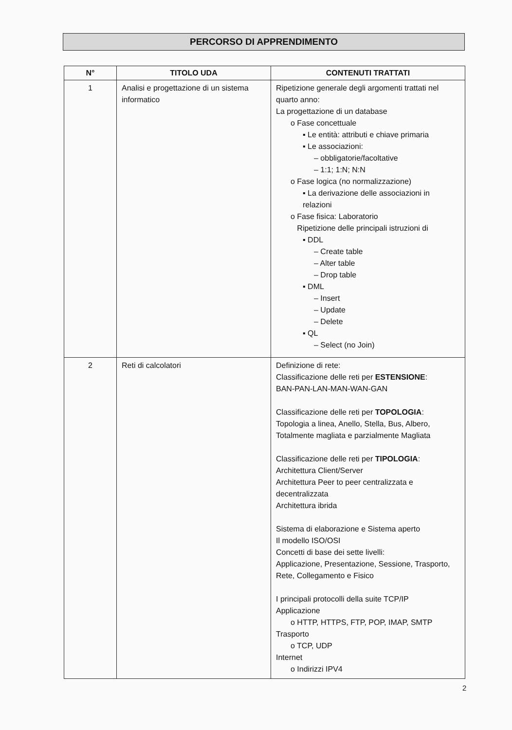PERCORSO DI APPRENDIMENTO
| N° | TITOLO UDA | CONTENUTI TRATTATI |
| --- | --- | --- |
| 1 | Analisi e progettazione di un sistema informatico | Ripetizione generale degli argomenti trattati nel quarto anno: La progettazione di un database o Fase concettuale ▪ Le entità: attributi e chiave primaria ▪ Le associazioni: – obbligatorie/facoltative – 1:1; 1:N; N:N o Fase logica (no normalizzazione) ▪ La derivazione delle associazioni in relazioni o Fase fisica: Laboratorio Ripetizione delle principali istruzioni di ▪ DDL – Create table – Alter table – Drop table ▪ DML – Insert – Update – Delete ▪ QL – Select (no Join) |
| 2 | Reti di calcolatori | Definizione di rete: Classificazione delle reti per ESTENSIONE : BAN-PAN-LAN-MAN-WAN-GAN Classificazione delle reti per TOPOLOGIA : Topologia a linea, Anello, Stella, Bus, Albero, Totalmente magliata e parzialmente Magliata Classificazione delle reti per TIPOLOGIA : Architettura Client/Server Architettura Peer to peer centralizzata e decentralizzata Architettura ibrida Sistema di elaborazione e Sistema aperto Il modello ISO/OSI Concetti di base dei sette livelli: Applicazione, Presentazione, Sessione, Trasporto, Rete, Collegamento e Fisico I principali protocolli della suite TCP/IP Applicazione o HTTP, HTTPS, FTP, POP, IMAP, SMTP Trasporto o TCP, UDP Internet o Indirizzi IPV4 |
2